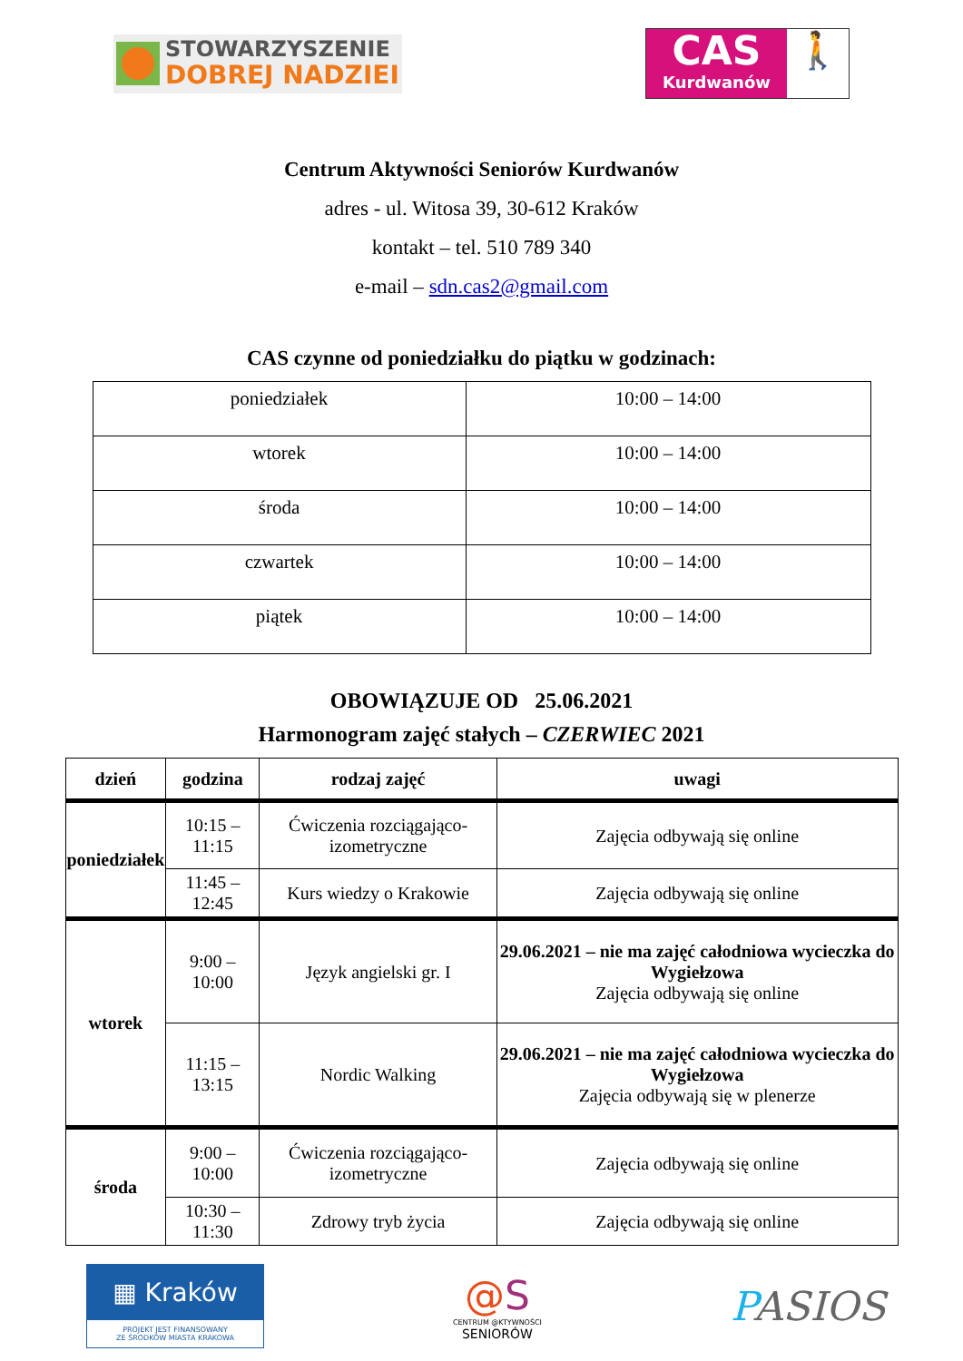STOWARZYSZENIE
DOBREJ NADZIEI
CAS
Kurdwanów
🚶
Centrum Aktywności Seniorów Kurdwanów
adres - ul. Witosa 39, 30-612 Kraków
kontakt – tel. 510 789 340
e-mail – sdn.cas2@gmail.com
CAS czynne od poniedziałku do piątku w godzinach:
| poniedziałek | 10:00 – 14:00 |
| wtorek | 10:00 – 14:00 |
| środa | 10:00 – 14:00 |
| czwartek | 10:00 – 14:00 |
| piątek | 10:00 – 14:00 |
OBOWIĄZUJE OD 25.06.2021
Harmonogram zajęć stałych – CZERWIEC 2021
| dzień | godzina | rodzaj zajęć | uwagi |
| --- | --- | --- | --- |
| poniedziałek | 10:15 – 11:15 | Ćwiczenia rozciągająco-izometryczne | Zajęcia odbywają się online |
| | 11:45 – 12:45 | Kurs wiedzy o Krakowie | Zajęcia odbywają się online |
| wtorek | 9:00 – 10:00 | Język angielski gr. I | 29.06.2021 – nie ma zajęć całodniowa wycieczka do Wygiełzowa Zajęcia odbywają się online |
| | 11:15 – 13:15 | Nordic Walking | 29.06.2021 – nie ma zajęć całodniowa wycieczka do Wygiełzowa Zajęcia odbywają się w plenerze |
| środa | 9:00 – 10:00 | Ćwiczenia rozciągająco-izometryczne | Zajęcia odbywają się online |
| | 10:30 – 11:30 | Zdrowy tryb życia | Zajęcia odbywają się online |
▦ Kraków
PROJEKT JEST FINANSOWANY
ZE ŚRODKÓW MIASTA KRAKOWA
@S
CENTRUM @KTYWNOŚCI
SENIORÓW
PASIOS